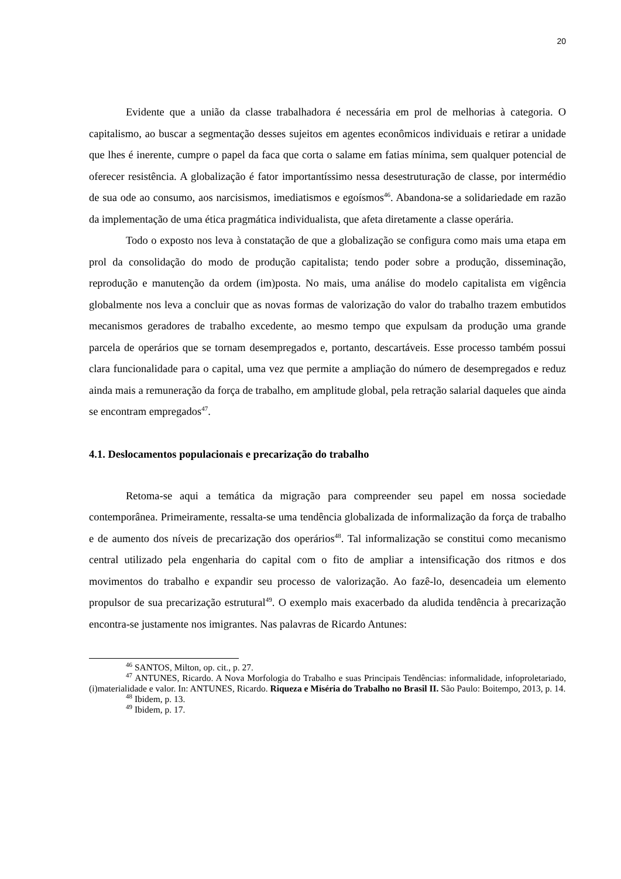20
Evidente que a união da classe trabalhadora é necessária em prol de melhorias à categoria. O capitalismo, ao buscar a segmentação desses sujeitos em agentes econômicos individuais e retirar a unidade que lhes é inerente, cumpre o papel da faca que corta o salame em fatias mínima, sem qualquer potencial de oferecer resistência. A globalização é fator importantíssimo nessa desestruturação de classe, por intermédio de sua ode ao consumo, aos narcisismos, imediatismos e egoísmos<sup>46</sup>. Abandona-se a solidariedade em razão da implementação de uma ética pragmática individualista, que afeta diretamente a classe operária.
Todo o exposto nos leva à constatação de que a globalização se configura como mais uma etapa em prol da consolidação do modo de produção capitalista; tendo poder sobre a produção, disseminação, reprodução e manutenção da ordem (im)posta. No mais, uma análise do modelo capitalista em vigência globalmente nos leva a concluir que as novas formas de valorização do valor do trabalho trazem embutidos mecanismos geradores de trabalho excedente, ao mesmo tempo que expulsam da produção uma grande parcela de operários que se tornam desempregados e, portanto, descartáveis. Esse processo também possui clara funcionalidade para o capital, uma vez que permite a ampliação do número de desempregados e reduz ainda mais a remuneração da força de trabalho, em amplitude global, pela retração salarial daqueles que ainda se encontram empregados<sup>47</sup>.
4.1. Deslocamentos populacionais e precarização do trabalho
Retoma-se aqui a temática da migração para compreender seu papel em nossa sociedade contemporânea. Primeiramente, ressalta-se uma tendência globalizada de informalização da força de trabalho e de aumento dos níveis de precarização dos operários<sup>48</sup>. Tal informalização se constitui como mecanismo central utilizado pela engenharia do capital com o fito de ampliar a intensificação dos ritmos e dos movimentos do trabalho e expandir seu processo de valorização. Ao fazê-lo, desencadeia um elemento propulsor de sua precarização estrutural<sup>49</sup>. O exemplo mais exacerbado da aludida tendência à precarização encontra-se justamente nos imigrantes. Nas palavras de Ricardo Antunes:
<sup>46</sup> SANTOS, Milton, op. cit., p. 27.
<sup>47</sup> ANTUNES, Ricardo. A Nova Morfologia do Trabalho e suas Principais Tendências: informalidade, infoproletariado, (i)materialidade e valor. In: ANTUNES, Ricardo. Riqueza e Miséria do Trabalho no Brasil II. São Paulo: Boitempo, 2013, p. 14.
<sup>48</sup> Ibidem, p. 13.
<sup>49</sup> Ibidem, p. 17.